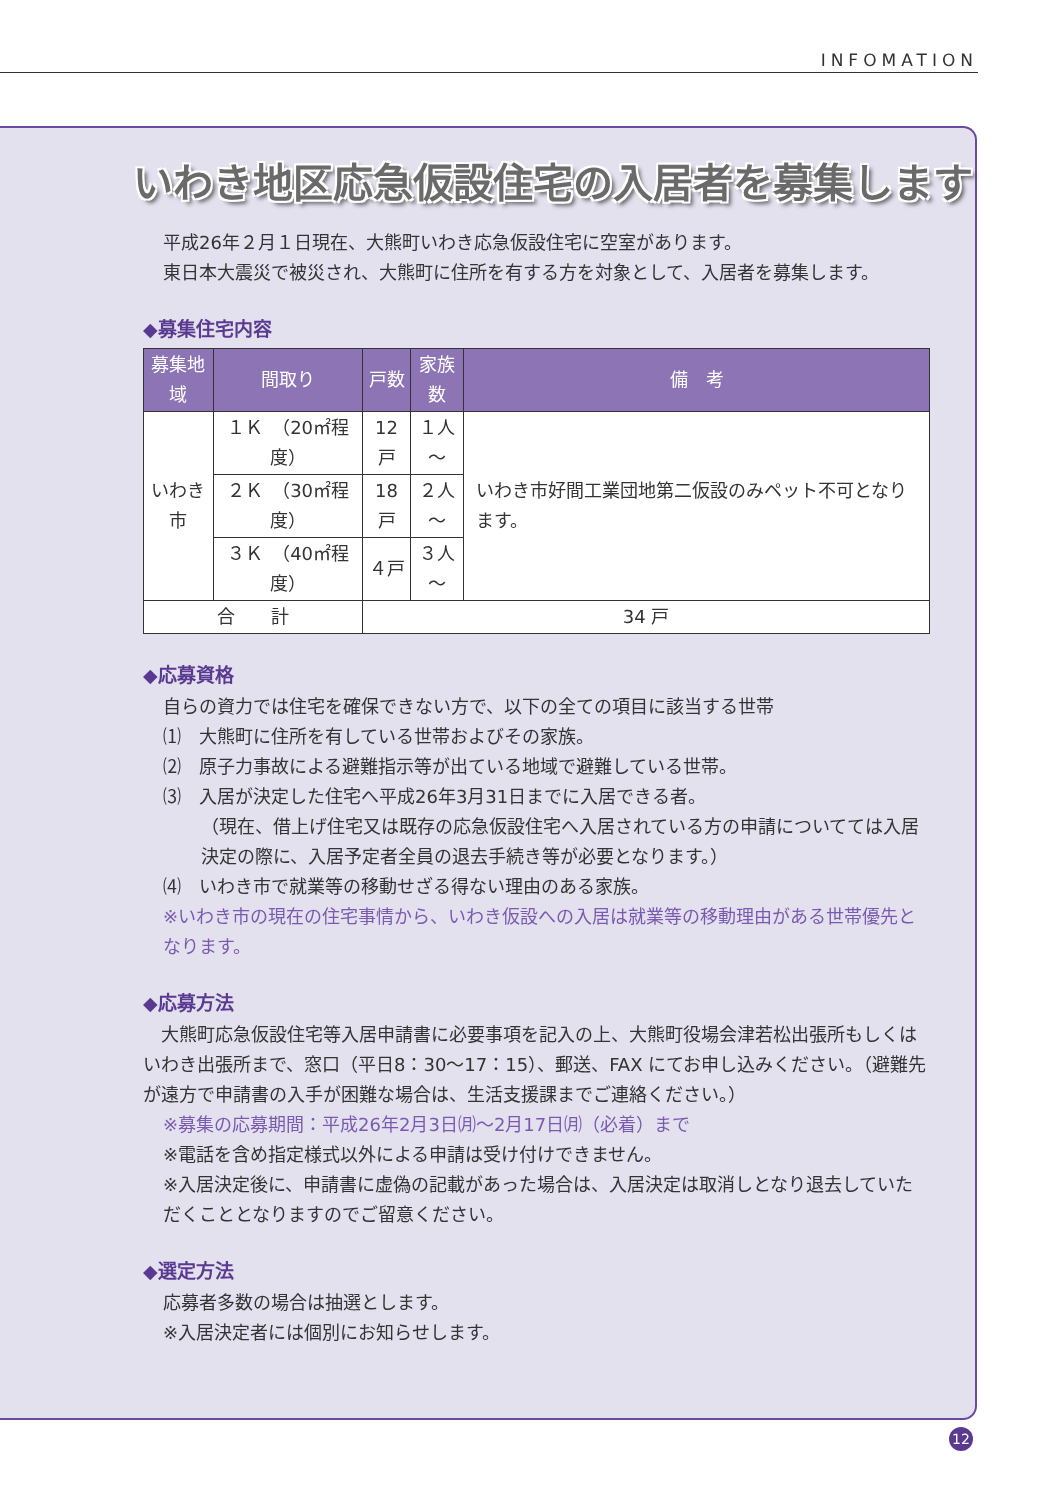INFOMATION
いわき地区応急仮設住宅の入居者を募集します
平成26年２月１日現在、大熊町いわき応急仮設住宅に空室があります。
東日本大震災で被災され、大熊町に住所を有する方を対象として、入居者を募集します。
◆募集住宅内容
| 募集地域 | 間取り | 戸数 | 家族数 | 備 考 |
| --- | --- | --- | --- | --- |
| いわき市 | １Ｋ （20㎡程度） | 12 戸 | １人～ | いわき市好間工業団地第二仮設のみペット不可となります。 |
| | ２Ｋ （30㎡程度） | 18 戸 | ２人～ | |
| | ３Ｋ （40㎡程度） | ４戸 | ３人～ | |
| 合 計 | | 34 戸 | | |
◆応募資格
自らの資力では住宅を確保できない方で、以下の全ての項目に該当する世帯
⑴　大熊町に住所を有している世帯およびその家族。
⑵　原子力事故による避難指示等が出ている地域で避難している世帯。
⑶　入居が決定した住宅へ平成26年3月31日までに入居できる者。
（現在、借上げ住宅又は既存の応急仮設住宅へ入居されている方の申請についてては入居決定の際に、入居予定者全員の退去手続き等が必要となります。）
⑷　いわき市で就業等の移動せざる得ない理由のある家族。
※いわき市の現在の住宅事情から、いわき仮設への入居は就業等の移動理由がある世帯優先となります。
◆応募方法
　大熊町応急仮設住宅等入居申請書に必要事項を記入の上、大熊町役場会津若松出張所もしくはいわき出張所まで、窓口（平日8：30～17：15）、郵送、FAX にてお申し込みください。（避難先が遠方で申請書の入手が困難な場合は、生活支援課までご連絡ください。）
※募集の応募期間：平成26年2月3日㈪～2月17日㈪（必着）まで
※電話を含め指定様式以外による申請は受け付けできません。
※入居決定後に、申請書に虚偽の記載があった場合は、入居決定は取消しとなり退去していただくこととなりますのでご留意ください。
◆選定方法
応募者多数の場合は抽選とします。
※入居決定者には個別にお知らせします。
12